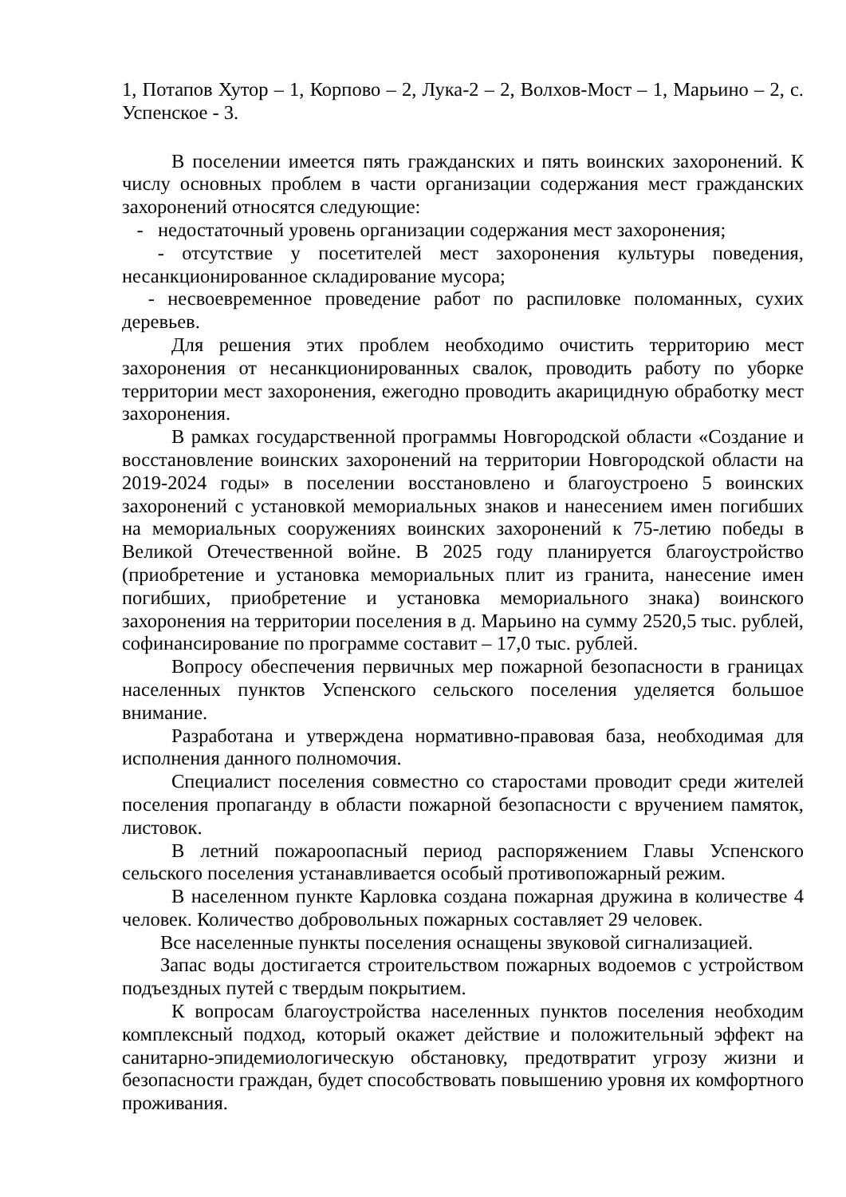1, Потапов Хутор – 1, Корпово – 2, Лука-2 – 2, Волхов-Мост – 1, Марьино – 2, с. Успенское - 3.
В поселении имеется пять гражданских и пять воинских захоронений. К числу основных проблем в части организации содержания мест гражданских захоронений относятся следующие:
- недостаточный уровень организации содержания мест захоронения;
- отсутствие у посетителей мест захоронения культуры поведения, несанкционированное складирование мусора;
- несвоевременное проведение работ по распиловке поломанных, сухих деревьев.
Для решения этих проблем необходимо очистить территорию мест захоронения от несанкционированных свалок, проводить работу по уборке территории мест захоронения, ежегодно проводить акарицидную обработку мест захоронения.
В рамках государственной программы Новгородской области «Создание и восстановление воинских захоронений на территории Новгородской области на 2019-2024 годы» в поселении восстановлено и благоустроено 5 воинских захоронений с установкой мемориальных знаков и нанесением имен погибших на мемориальных сооружениях воинских захоронений к 75-летию победы в Великой Отечественной войне. В 2025 году планируется благоустройство (приобретение и установка мемориальных плит из гранита, нанесение имен погибших, приобретение и установка мемориального знака) воинского захоронения на территории поселения в д. Марьино на сумму 2520,5 тыс. рублей, софинансирование по программе составит – 17,0 тыс. рублей.
Вопросу обеспечения первичных мер пожарной безопасности в границах населенных пунктов Успенского сельского поселения уделяется большое внимание.
Разработана и утверждена нормативно-правовая база, необходимая для исполнения данного полномочия.
Специалист поселения совместно со старостами проводит среди жителей поселения пропаганду в области пожарной безопасности с вручением памяток, листовок.
В летний пожароопасный период распоряжением Главы Успенского сельского поселения устанавливается особый противопожарный режим.
В населенном пункте Карловка создана пожарная дружина в количестве 4 человек. Количество добровольных пожарных составляет 29 человек.
Все населенные пункты поселения оснащены звуковой сигнализацией.
Запас воды достигается строительством пожарных водоемов с устройством подъездных путей с твердым покрытием.
К вопросам благоустройства населенных пунктов поселения необходим комплексный подход, который окажет действие и положительный эффект на санитарно-эпидемиологическую обстановку, предотвратит угрозу жизни и безопасности граждан, будет способствовать повышению уровня их комфортного проживания.